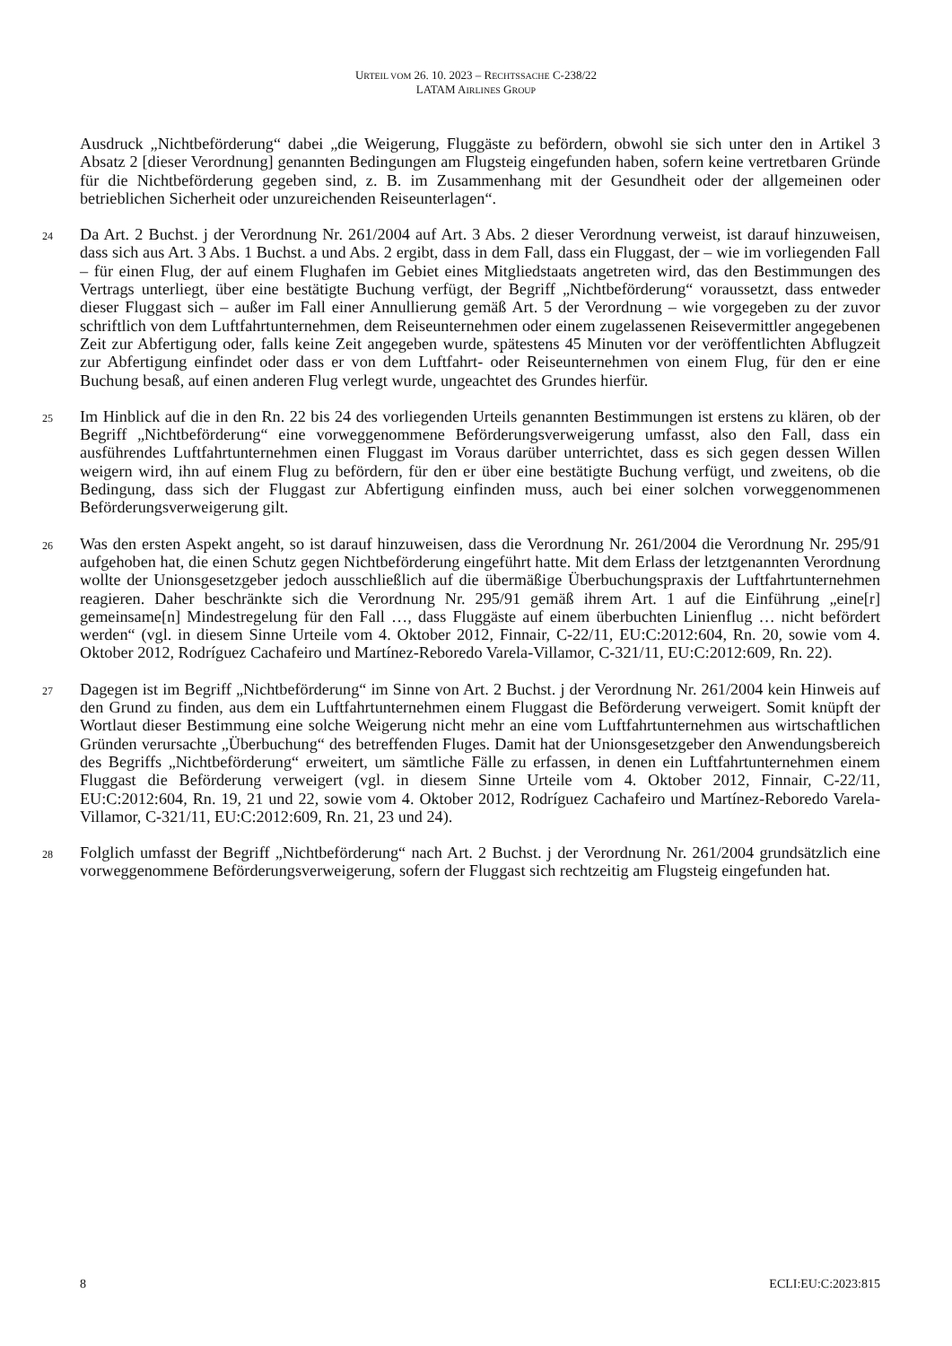URTEIL VOM 26. 10. 2023 – RECHTSSACHE C-238/22
LATAM AIRLINES GROUP
Ausdruck „Nichtbeförderung“ dabei „die Weigerung, Fluggäste zu befördern, obwohl sie sich unter den in Artikel 3 Absatz 2 [dieser Verordnung] genannten Bedingungen am Flugsteig eingefunden haben, sofern keine vertretbaren Gründe für die Nichtbeförderung gegeben sind, z. B. im Zusammenhang mit der Gesundheit oder der allgemeinen oder betrieblichen Sicherheit oder unzureichenden Reiseunterlagen“.
24
Da Art. 2 Buchst. j der Verordnung Nr. 261/2004 auf Art. 3 Abs. 2 dieser Verordnung verweist, ist darauf hinzuweisen, dass sich aus Art. 3 Abs. 1 Buchst. a und Abs. 2 ergibt, dass in dem Fall, dass ein Fluggast, der – wie im vorliegenden Fall – für einen Flug, der auf einem Flughafen im Gebiet eines Mitgliedstaats angetreten wird, das den Bestimmungen des Vertrags unterliegt, über eine bestätigte Buchung verfügt, der Begriff „Nichtbeförderung“ voraussetzt, dass entweder dieser Fluggast sich – außer im Fall einer Annullierung gemäß Art. 5 der Verordnung – wie vorgegeben zu der zuvor schriftlich von dem Luftfahrtunternehmen, dem Reiseunternehmen oder einem zugelassenen Reisevermittler angegebenen Zeit zur Abfertigung oder, falls keine Zeit angegeben wurde, spätestens 45 Minuten vor der veröffentlichten Abflugzeit zur Abfertigung einfindet oder dass er von dem Luftfahrt- oder Reiseunternehmen von einem Flug, für den er eine Buchung besaß, auf einen anderen Flug verlegt wurde, ungeachtet des Grundes hierfür.
25
Im Hinblick auf die in den Rn. 22 bis 24 des vorliegenden Urteils genannten Bestimmungen ist erstens zu klären, ob der Begriff „Nichtbeförderung“ eine vorweggenommene Beförderungsverweigerung umfasst, also den Fall, dass ein ausführendes Luftfahrtunternehmen einen Fluggast im Voraus darüber unterrichtet, dass es sich gegen dessen Willen weigern wird, ihn auf einem Flug zu befördern, für den er über eine bestätigte Buchung verfügt, und zweitens, ob die Bedingung, dass sich der Fluggast zur Abfertigung einfinden muss, auch bei einer solchen vorweggenommenen Beförderungsverweigerung gilt.
26
Was den ersten Aspekt angeht, so ist darauf hinzuweisen, dass die Verordnung Nr. 261/2004 die Verordnung Nr. 295/91 aufgehoben hat, die einen Schutz gegen Nichtbeförderung eingeführt hatte. Mit dem Erlass der letztgenannten Verordnung wollte der Unionsgesetzgeber jedoch ausschließlich auf die übermäßige Überbuchungspraxis der Luftfahrtunternehmen reagieren. Daher beschränkte sich die Verordnung Nr. 295/91 gemäß ihrem Art. 1 auf die Einführung „eine[r] gemeinsame[n] Mindestregelung für den Fall …, dass Fluggäste auf einem überbuchten Linienflug … nicht befördert werden“ (vgl. in diesem Sinne Urteile vom 4. Oktober 2012, Finnair, C-22/11, EU:C:2012:604, Rn. 20, sowie vom 4. Oktober 2012, Rodríguez Cachafeiro und Martínez-Reboredo Varela-Villamor, C-321/11, EU:C:2012:609, Rn. 22).
27
Dagegen ist im Begriff „Nichtbeförderung“ im Sinne von Art. 2 Buchst. j der Verordnung Nr. 261/2004 kein Hinweis auf den Grund zu finden, aus dem ein Luftfahrtunternehmen einem Fluggast die Beförderung verweigert. Somit knüpft der Wortlaut dieser Bestimmung eine solche Weigerung nicht mehr an eine vom Luftfahrtunternehmen aus wirtschaftlichen Gründen verursachte „Überbuchung“ des betreffenden Fluges. Damit hat der Unionsgesetzgeber den Anwendungsbereich des Begriffs „Nichtbeförderung“ erweitert, um sämtliche Fälle zu erfassen, in denen ein Luftfahrtunternehmen einem Fluggast die Beförderung verweigert (vgl. in diesem Sinne Urteile vom 4. Oktober 2012, Finnair, C-22/11, EU:C:2012:604, Rn. 19, 21 und 22, sowie vom 4. Oktober 2012, Rodríguez Cachafeiro und Martínez-Reboredo Varela-Villamor, C-321/11, EU:C:2012:609, Rn. 21, 23 und 24).
28
Folglich umfasst der Begriff „Nichtbeförderung“ nach Art. 2 Buchst. j der Verordnung Nr. 261/2004 grundsätzlich eine vorweggenommene Beförderungsverweigerung, sofern der Fluggast sich rechtzeitig am Flugsteig eingefunden hat.
8 ECLI:EU:C:2023:815